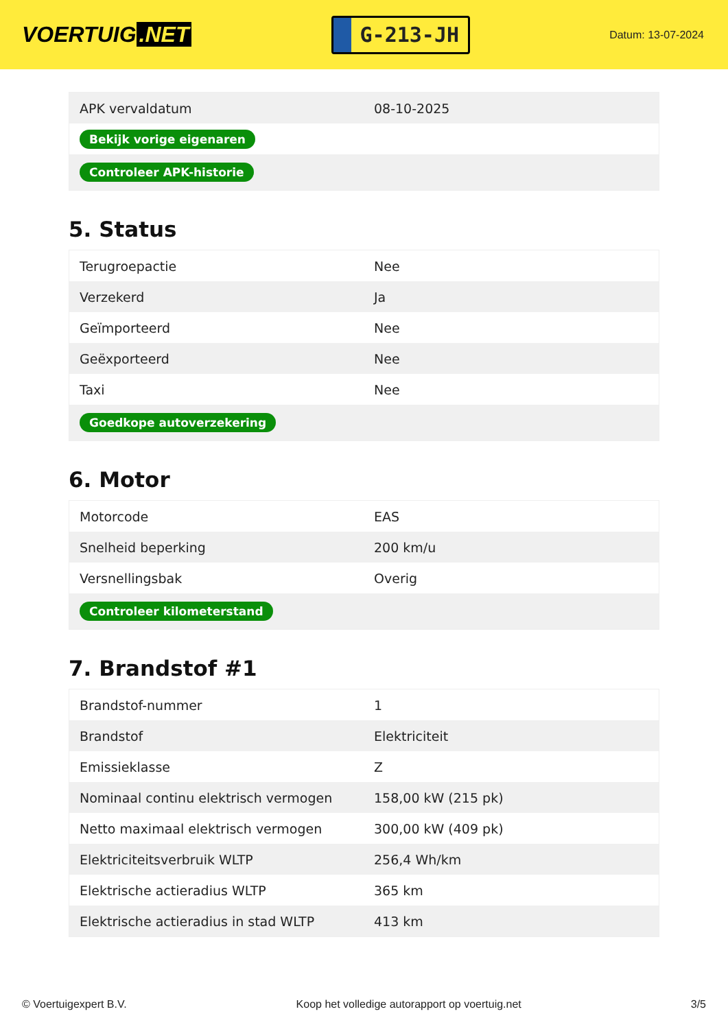VOERTUIG.NET
G-213-JH
Datum: 13-07-2024
| APK vervaldatum | 08-10-2025 |
| Bekijk vorige eigenaren | |
| Controleer APK-historie | |
5. Status
| Terugroepactie | Nee |
| Verzekerd | Ja |
| Geïmporteerd | Nee |
| Geëxporteerd | Nee |
| Taxi | Nee |
| Goedkope autoverzekering | |
6. Motor
| Motorcode | EAS |
| Snelheid beperking | 200 km/u |
| Versnellingsbak | Overig |
| Controleer kilometerstand | |
7. Brandstof #1
| Brandstof-nummer | 1 |
| Brandstof | Elektriciteit |
| Emissieklasse | Z |
| Nominaal continu elektrisch vermogen | 158,00 kW (215 pk) |
| Netto maximaal elektrisch vermogen | 300,00 kW (409 pk) |
| Elektriciteitsverbruik WLTP | 256,4 Wh/km |
| Elektrische actieradius WLTP | 365 km |
| Elektrische actieradius in stad WLTP | 413 km |
© Voertuigexpert B.V. Koop het volledige autorapport op voertuig.net 3/5